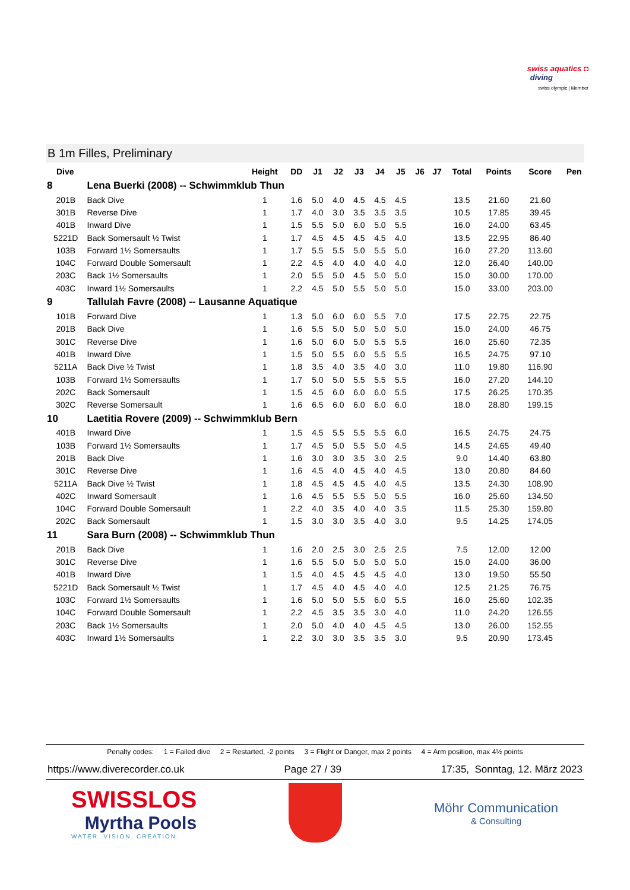swiss aquatics ◘
diving
swiss olympic | Member
B 1m Filles, Preliminary
| Dive | | Height | DD | J1 | J2 | J3 | J4 | J5 | J6 | J7 | Total | Points | Score | Pen |
| --- | --- | --- | --- | --- | --- | --- | --- | --- | --- | --- | --- | --- | --- | --- |
| 8 | Lena Buerki (2008) -- Schwimmklub Thun | | | | | | | | | | | | | |
| 201B | Back Dive | 1 | 1.6 | 5.0 | 4.0 | 4.5 | 4.5 | 4.5 | | | 13.5 | 21.60 | 21.60 | |
| 301B | Reverse Dive | 1 | 1.7 | 4.0 | 3.0 | 3.5 | 3.5 | 3.5 | | | 10.5 | 17.85 | 39.45 | |
| 401B | Inward Dive | 1 | 1.5 | 5.5 | 5.0 | 6.0 | 5.0 | 5.5 | | | 16.0 | 24.00 | 63.45 | |
| 5221D | Back Somersault ½ Twist | 1 | 1.7 | 4.5 | 4.5 | 4.5 | 4.5 | 4.0 | | | 13.5 | 22.95 | 86.40 | |
| 103B | Forward 1½ Somersaults | 1 | 1.7 | 5.5 | 5.5 | 5.0 | 5.5 | 5.0 | | | 16.0 | 27.20 | 113.60 | |
| 104C | Forward Double Somersault | 1 | 2.2 | 4.5 | 4.0 | 4.0 | 4.0 | 4.0 | | | 12.0 | 26.40 | 140.00 | |
| 203C | Back 1½ Somersaults | 1 | 2.0 | 5.5 | 5.0 | 4.5 | 5.0 | 5.0 | | | 15.0 | 30.00 | 170.00 | |
| 403C | Inward 1½ Somersaults | 1 | 2.2 | 4.5 | 5.0 | 5.5 | 5.0 | 5.0 | | | 15.0 | 33.00 | 203.00 | |
| 9 | Tallulah Favre (2008) -- Lausanne Aquatique | | | | | | | | | | | | | |
| 101B | Forward Dive | 1 | 1.3 | 5.0 | 6.0 | 6.0 | 5.5 | 7.0 | | | 17.5 | 22.75 | 22.75 | |
| 201B | Back Dive | 1 | 1.6 | 5.5 | 5.0 | 5.0 | 5.0 | 5.0 | | | 15.0 | 24.00 | 46.75 | |
| 301C | Reverse Dive | 1 | 1.6 | 5.0 | 6.0 | 5.0 | 5.5 | 5.5 | | | 16.0 | 25.60 | 72.35 | |
| 401B | Inward Dive | 1 | 1.5 | 5.0 | 5.5 | 6.0 | 5.5 | 5.5 | | | 16.5 | 24.75 | 97.10 | |
| 5211A | Back Dive ½ Twist | 1 | 1.8 | 3.5 | 4.0 | 3.5 | 4.0 | 3.0 | | | 11.0 | 19.80 | 116.90 | |
| 103B | Forward 1½ Somersaults | 1 | 1.7 | 5.0 | 5.0 | 5.5 | 5.5 | 5.5 | | | 16.0 | 27.20 | 144.10 | |
| 202C | Back Somersault | 1 | 1.5 | 4.5 | 6.0 | 6.0 | 6.0 | 5.5 | | | 17.5 | 26.25 | 170.35 | |
| 302C | Reverse Somersault | 1 | 1.6 | 6.5 | 6.0 | 6.0 | 6.0 | 6.0 | | | 18.0 | 28.80 | 199.15 | |
| 10 | Laetitia Rovere (2009) -- Schwimmklub Bern | | | | | | | | | | | | | |
| 401B | Inward Dive | 1 | 1.5 | 4.5 | 5.5 | 5.5 | 5.5 | 6.0 | | | 16.5 | 24.75 | 24.75 | |
| 103B | Forward 1½ Somersaults | 1 | 1.7 | 4.5 | 5.0 | 5.5 | 5.0 | 4.5 | | | 14.5 | 24.65 | 49.40 | |
| 201B | Back Dive | 1 | 1.6 | 3.0 | 3.0 | 3.5 | 3.0 | 2.5 | | | 9.0 | 14.40 | 63.80 | |
| 301C | Reverse Dive | 1 | 1.6 | 4.5 | 4.0 | 4.5 | 4.0 | 4.5 | | | 13.0 | 20.80 | 84.60 | |
| 5211A | Back Dive ½ Twist | 1 | 1.8 | 4.5 | 4.5 | 4.5 | 4.0 | 4.5 | | | 13.5 | 24.30 | 108.90 | |
| 402C | Inward Somersault | 1 | 1.6 | 4.5 | 5.5 | 5.5 | 5.0 | 5.5 | | | 16.0 | 25.60 | 134.50 | |
| 104C | Forward Double Somersault | 1 | 2.2 | 4.0 | 3.5 | 4.0 | 4.0 | 3.5 | | | 11.5 | 25.30 | 159.80 | |
| 202C | Back Somersault | 1 | 1.5 | 3.0 | 3.0 | 3.5 | 4.0 | 3.0 | | | 9.5 | 14.25 | 174.05 | |
| 11 | Sara Burn (2008) -- Schwimmklub Thun | | | | | | | | | | | | | |
| 201B | Back Dive | 1 | 1.6 | 2.0 | 2.5 | 3.0 | 2.5 | 2.5 | | | 7.5 | 12.00 | 12.00 | |
| 301C | Reverse Dive | 1 | 1.6 | 5.5 | 5.0 | 5.0 | 5.0 | 5.0 | | | 15.0 | 24.00 | 36.00 | |
| 401B | Inward Dive | 1 | 1.5 | 4.0 | 4.5 | 4.5 | 4.5 | 4.0 | | | 13.0 | 19.50 | 55.50 | |
| 5221D | Back Somersault ½ Twist | 1 | 1.7 | 4.5 | 4.0 | 4.5 | 4.0 | 4.0 | | | 12.5 | 21.25 | 76.75 | |
| 103C | Forward 1½ Somersaults | 1 | 1.6 | 5.0 | 5.0 | 5.5 | 6.0 | 5.5 | | | 16.0 | 25.60 | 102.35 | |
| 104C | Forward Double Somersault | 1 | 2.2 | 4.5 | 3.5 | 3.5 | 3.0 | 4.0 | | | 11.0 | 24.20 | 126.55 | |
| 203C | Back 1½ Somersaults | 1 | 2.0 | 5.0 | 4.0 | 4.0 | 4.5 | 4.5 | | | 13.0 | 26.00 | 152.55 | |
| 403C | Inward 1½ Somersaults | 1 | 2.2 | 3.0 | 3.0 | 3.5 | 3.5 | 3.0 | | | 9.5 | 20.90 | 173.45 | |
Penalty codes: 1 = Failed dive 2 = Restarted, -2 points 3 = Flight or Danger, max 2 points 4 = Arm position, max 4½ points
https://www.diverecorder.co.uk Page 27 / 39 17:35, Sonntag, 12. März 2023
SWISSLOS
Myrtha Pools
WATER. VISION. CREATION.
Möhr Communication
& Consulting